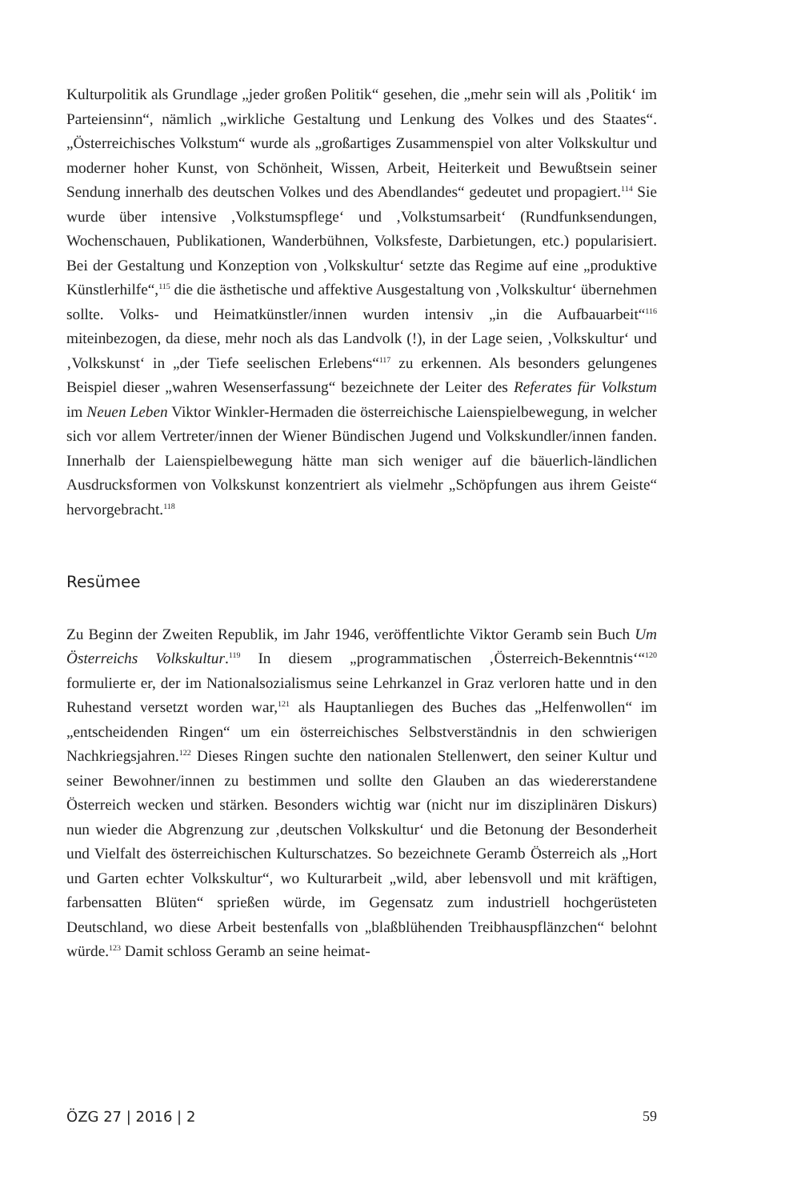Kulturpolitik als Grundlage „jeder großen Politik“ gesehen, die „mehr sein will als ‚Politik‘ im Parteiensinn“, nämlich „wirkliche Gestaltung und Lenkung des Volkes und des Staates“. „Österreichisches Volkstum“ wurde als „großartiges Zusammenspiel von alter Volkskultur und moderner hoher Kunst, von Schönheit, Wissen, Arbeit, Heiterkeit und Bewußtsein seiner Sendung innerhalb des deutschen Volkes und des Abendlandes“ gedeutet und propagiert.<sup>114</sup> Sie wurde über intensive ‚Volkstumspflege‘ und ‚Volkstumsarbeit‘ (Rundfunksendungen, Wochenschauen, Publikationen, Wanderbühnen, Volksfeste, Darbietungen, etc.) popularisiert. Bei der Gestaltung und Konzeption von ‚Volkskultur‘ setzte das Regime auf eine „produktive Künstlerhilfe“,<sup>115</sup> die die ästhetische und affektive Ausgestaltung von ‚Volkskultur‘ übernehmen sollte. Volks- und Heimatkünstler/innen wurden intensiv „in die Aufbauarbeit“<sup>116</sup> miteinbezogen, da diese, mehr noch als das Landvolk (!), in der Lage seien, ‚Volkskultur‘ und ‚Volkskunst‘ in „der Tiefe seelischen Erlebens“<sup>117</sup> zu erkennen. Als besonders gelungenes Beispiel dieser „wahren Wesenserfassung“ bezeichnete der Leiter des Referates für Volkstum im Neuen Leben Viktor Winkler-Hermaden die österreichische Laienspielbewegung, in welcher sich vor allem Vertreter/innen der Wiener Bündischen Jugend und Volkskundler/innen fanden. Innerhalb der Laienspielbewegung hätte man sich weniger auf die bäuerlich-ländlichen Ausdrucksformen von Volkskunst konzentriert als vielmehr „Schöpfungen aus ihrem Geiste“ hervorgebracht.<sup>118</sup>
Resümee
Zu Beginn der Zweiten Republik, im Jahr 1946, veröffentlichte Viktor Geramb sein Buch Um Österreichs Volkskultur.<sup>119</sup> In diesem „programmatischen ‚Österreich-Bekenntnis‘“<sup>120</sup> formulierte er, der im Nationalsozialismus seine Lehrkanzel in Graz verloren hatte und in den Ruhestand versetzt worden war,<sup>121</sup> als Hauptanliegen des Buches das „Helfenwollen“ im „entscheidenden Ringen“ um ein österreichisches Selbstverständnis in den schwierigen Nachkriegsjahren.<sup>122</sup> Dieses Ringen suchte den nationalen Stellenwert, den seiner Kultur und seiner Bewohner/innen zu bestimmen und sollte den Glauben an das wiedererstandene Österreich wecken und stärken. Besonders wichtig war (nicht nur im disziplinären Diskurs) nun wieder die Abgrenzung zur ‚deutschen Volkskultur‘ und die Betonung der Besonderheit und Vielfalt des österreichischen Kulturschatzes. So bezeichnete Geramb Österreich als „Hort und Garten echter Volkskultur“, wo Kulturarbeit „wild, aber lebensvoll und mit kräftigen, farbensatten Blüten“ sprießen würde, im Gegensatz zum industriell hochgerüsteten Deutschland, wo diese Arbeit bestenfalls von „blaßblühenden Treibhauspflänzchen“ belohnt würde.<sup>123</sup> Damit schloss Geramb an seine heimat-
ÖZG 27 | 2016 | 2 59